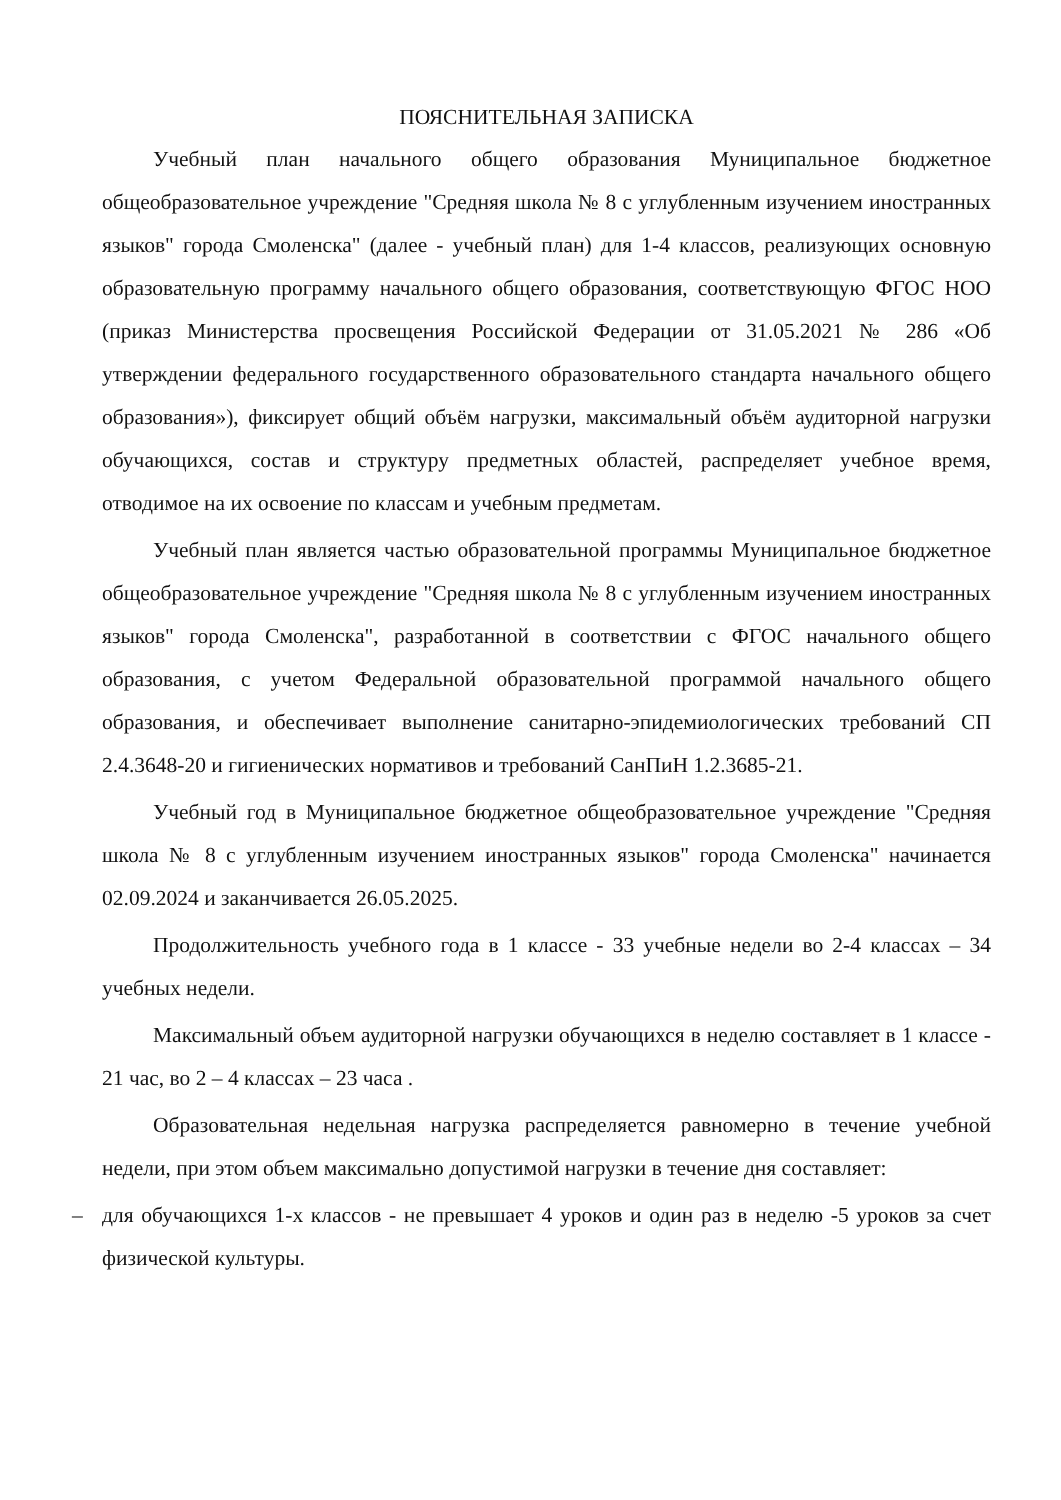ПОЯСНИТЕЛЬНАЯ ЗАПИСКА
Учебный план начального общего образования Муниципальное бюджетное общеобразовательное учреждение "Средняя школа № 8 с углубленным изучением иностранных языков" города Смоленска" (далее - учебный план) для 1-4 классов, реализующих основную образовательную программу начального общего образования, соответствующую ФГОС НОО (приказ Министерства просвещения Российской Федерации от 31.05.2021 № 286 «Об утверждении федерального государственного образовательного стандарта начального общего образования»), фиксирует общий объём нагрузки, максимальный объём аудиторной нагрузки обучающихся, состав и структуру предметных областей, распределяет учебное время, отводимое на их освоение по классам и учебным предметам.
Учебный план является частью образовательной программы Муниципальное бюджетное общеобразовательное учреждение "Средняя школа № 8 с углубленным изучением иностранных языков" города Смоленска", разработанной в соответствии с ФГОС начального общего образования, с учетом Федеральной образовательной программой начального общего образования, и обеспечивает выполнение санитарно-эпидемиологических требований СП 2.4.3648-20 и гигиенических нормативов и требований СанПиН 1.2.3685-21.
Учебный год в Муниципальное бюджетное общеобразовательное учреждение "Средняя школа № 8 с углубленным изучением иностранных языков" города Смоленска" начинается 02.09.2024 и заканчивается 26.05.2025.
Продолжительность учебного года в 1 классе - 33 учебные недели во 2-4 классах – 34 учебных недели.
Максимальный объем аудиторной нагрузки обучающихся в неделю составляет в 1 классе - 21 час, во 2 – 4 классах – 23 часа .
Образовательная недельная нагрузка распределяется равномерно в течение учебной недели, при этом объем максимально допустимой нагрузки в течение дня составляет:
– для обучающихся 1-х классов - не превышает 4 уроков и один раз в неделю -5 уроков за счет физической культуры.